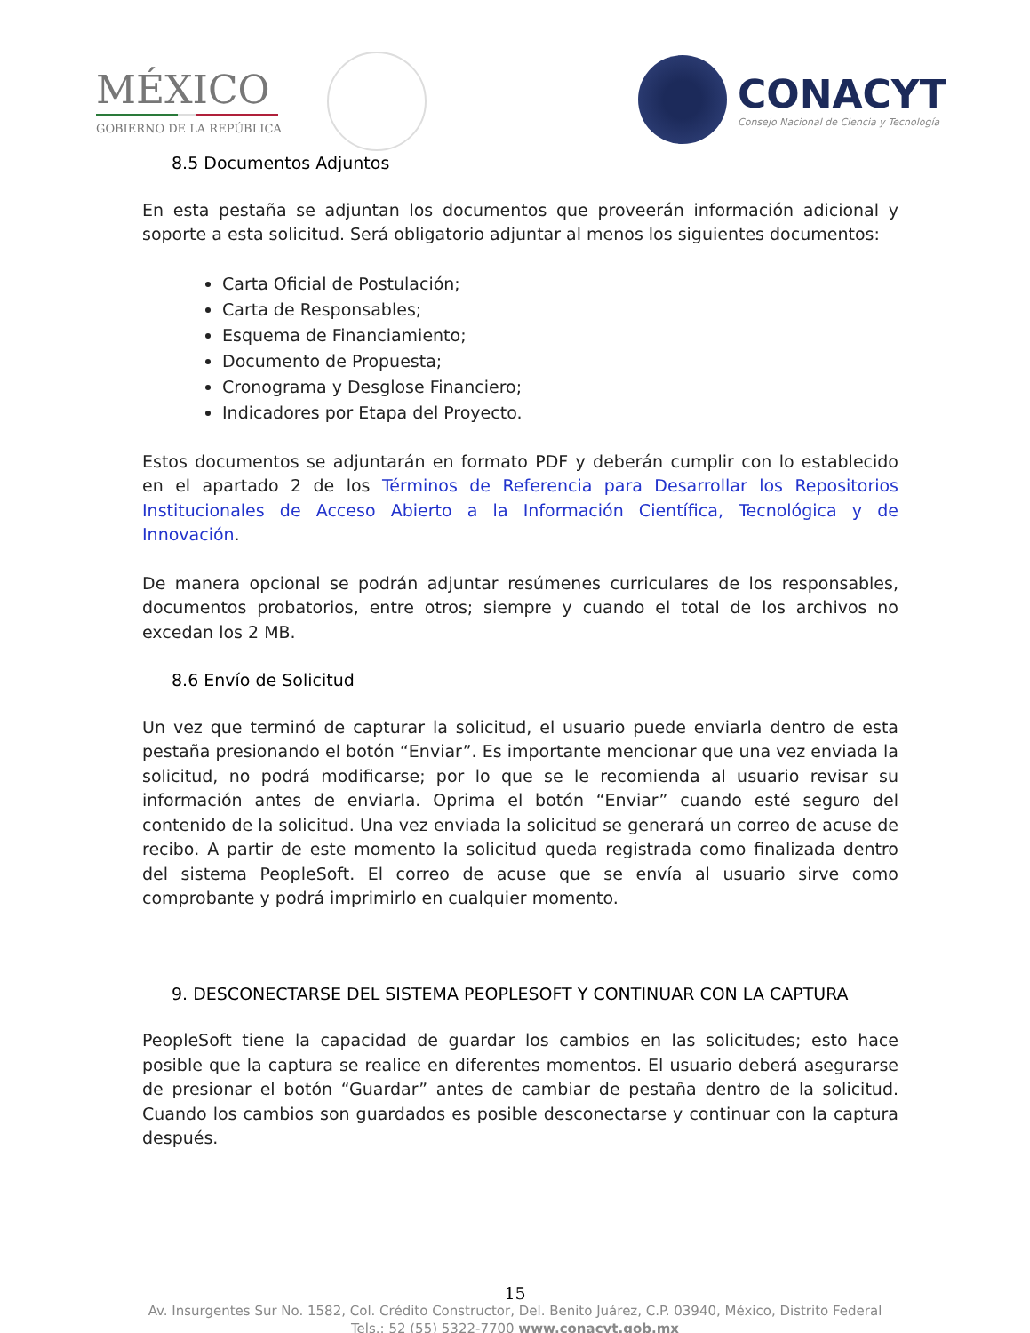MÉXICO
GOBIERNO DE LA REPÚBLICA
CONACYT
Consejo Nacional de Ciencia y Tecnología
8.5 Documentos Adjuntos
En esta pestaña se adjuntan los documentos que proveerán información adicional y soporte a esta solicitud. Será obligatorio adjuntar al menos los siguientes documentos:
Carta Oficial de Postulación;
Carta de Responsables;
Esquema de Financiamiento;
Documento de Propuesta;
Cronograma y Desglose Financiero;
Indicadores por Etapa del Proyecto.
Estos documentos se adjuntarán en formato PDF y deberán cumplir con lo establecido en el apartado 2 de los Términos de Referencia para Desarrollar los Repositorios Institucionales de Acceso Abierto a la Información Científica, Tecnológica y de Innovación.
De manera opcional se podrán adjuntar resúmenes curriculares de los responsables, documentos probatorios, entre otros; siempre y cuando el total de los archivos no excedan los 2 MB.
8.6 Envío de Solicitud
Un vez que terminó de capturar la solicitud, el usuario puede enviarla dentro de esta pestaña presionando el botón “Enviar”. Es importante mencionar que una vez enviada la solicitud, no podrá modificarse; por lo que se le recomienda al usuario revisar su información antes de enviarla. Oprima el botón “Enviar” cuando esté seguro del contenido de la solicitud. Una vez enviada la solicitud se generará un correo de acuse de recibo. A partir de este momento la solicitud queda registrada como finalizada dentro del sistema PeopleSoft. El correo de acuse que se envía al usuario sirve como comprobante y podrá imprimirlo en cualquier momento.
9. DESCONECTARSE DEL SISTEMA PEOPLESOFT Y CONTINUAR CON LA CAPTURA
PeopleSoft tiene la capacidad de guardar los cambios en las solicitudes; esto hace posible que la captura se realice en diferentes momentos. El usuario deberá asegurarse de presionar el botón “Guardar” antes de cambiar de pestaña dentro de la solicitud. Cuando los cambios son guardados es posible desconectarse y continuar con la captura después.
15
Av. Insurgentes Sur No. 1582, Col. Crédito Constructor, Del. Benito Juárez, C.P. 03940, México, Distrito Federal
Tels.: 52 (55) 5322-7700 www.conacyt.gob.mx